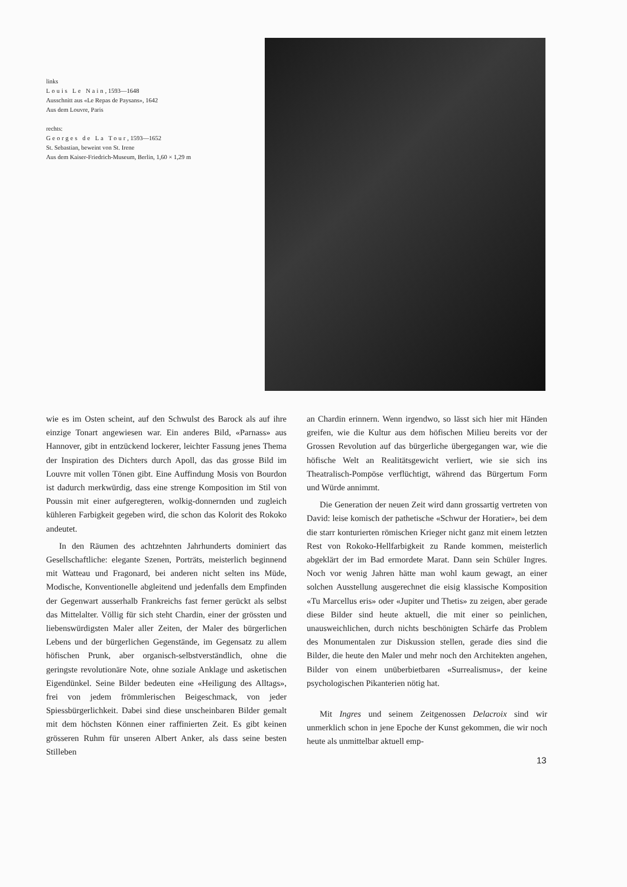links
Louis Le Nain, 1593—1648
Ausschnitt aus «Le Repas de Paysans», 1642
Aus dem Louvre, Paris
rechts:
Georges de La Tour, 1593—1652
St. Sebastian, beweint von St. Irene
Aus dem Kaiser-Friedrich-Museum, Berlin, 1,60 × 1,29 m
wie es im Osten scheint, auf den Schwulst des Barock als auf ihre einzige Tonart angewiesen war. Ein anderes Bild, «Parnass» aus Hannover, gibt in entzückend lockerer, leichter Fassung jenes Thema der Inspiration des Dichters durch Apoll, das das grosse Bild im Louvre mit vollen Tönen gibt. Eine Auffindung Mosis von Bourdon ist dadurch merkwürdig, dass eine strenge Komposition im Stil von Poussin mit einer aufgeregteren, wolkig-donnernden und zugleich kühleren Farbigkeit gegeben wird, die schon das Kolorit des Rokoko andeutet.
In den Räumen des achtzehnten Jahrhunderts dominiert das Gesellschaftliche: elegante Szenen, Porträts, meisterlich beginnend mit Watteau und Fragonard, bei anderen nicht selten ins Müde, Modische, Konventionelle abgleitend und jedenfalls dem Empfinden der Gegenwart ausserhalb Frankreichs fast ferner gerückt als selbst das Mittelalter. Völlig für sich steht Chardin, einer der grössten und liebenswürdigsten Maler aller Zeiten, der Maler des bürgerlichen Lebens und der bürgerlichen Gegenstände, im Gegensatz zu allem höfischen Prunk, aber organisch-selbstverständlich, ohne die geringste revolutionäre Note, ohne soziale Anklage und asketischen Eigendünkel. Seine Bilder bedeuten eine «Heiligung des Alltags», frei von jedem frömmlerischen Beigeschmack, von jeder Spiessbürgerlichkeit. Dabei sind diese unscheinbaren Bilder gemalt mit dem höchsten Können einer raffinierten Zeit. Es gibt keinen grösseren Ruhm für unseren Albert Anker, als dass seine besten Stilleben
an Chardin erinnern. Wenn irgendwo, so lässt sich hier mit Händen greifen, wie die Kultur aus dem höfischen Milieu bereits vor der Grossen Revolution auf das bürgerliche übergegangen war, wie die höfische Welt an Realitätsgewicht verliert, wie sie sich ins Theatralisch-Pompöse verflüchtigt, während das Bürgertum Form und Würde annimmt.
Die Generation der neuen Zeit wird dann grossartig vertreten von David: leise komisch der pathetische «Schwur der Horatier», bei dem die starr konturierten römischen Krieger nicht ganz mit einem letzten Rest von Rokoko-Hellfarbigkeit zu Rande kommen, meisterlich abgeklärt der im Bad ermordete Marat. Dann sein Schüler Ingres. Noch vor wenig Jahren hätte man wohl kaum gewagt, an einer solchen Ausstellung ausgerechnet die eisig klassische Komposition «Tu Marcellus eris» oder «Jupiter und Thetis» zu zeigen, aber gerade diese Bilder sind heute aktuell, die mit einer so peinlichen, unausweichlichen, durch nichts beschönigten Schärfe das Problem des Monumentalen zur Diskussion stellen, gerade dies sind die Bilder, die heute den Maler und mehr noch den Architekten angehen, Bilder von einem unüberbietbaren «Surrealismus», der keine psychologischen Pikanterien nötig hat.
Mit Ingres und seinem Zeitgenossen Delacroix sind wir unmerklich schon in jene Epoche der Kunst gekommen, die wir noch heute als unmittelbar aktuell emp-
13